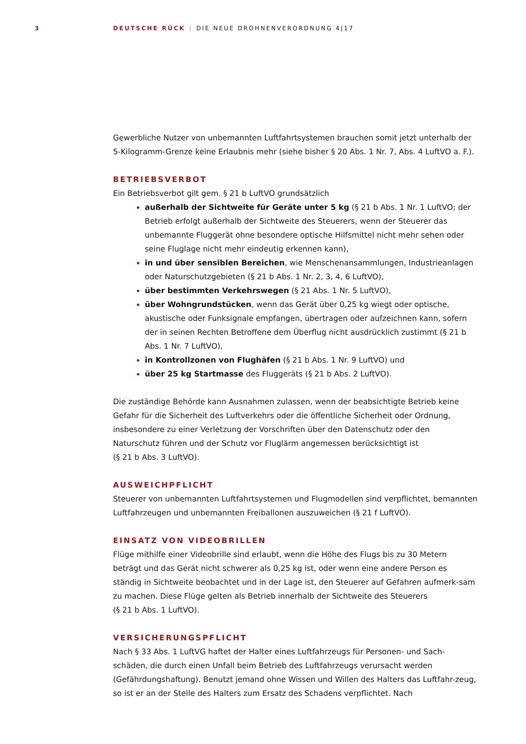3 DEUTSCHE RÜCK | DIE NEUE DROHNENVERORDNUNG 4|17
Gewerbliche Nutzer von unbemannten Luftfahrtsystemen brauchen somit jetzt unterhalb der 5-Kilogramm-Grenze keine Erlaubnis mehr (siehe bisher § 20 Abs. 1 Nr. 7, Abs. 4 LuftVO a. F.).
BETRIEBSVERBOT
Ein Betriebsverbot gilt gem. § 21 b LuftVO grundsätzlich
außerhalb der Sichtweite für Geräte unter 5 kg (§ 21 b Abs. 1 Nr. 1 LuftVO; der Betrieb erfolgt außerhalb der Sichtweite des Steuerers, wenn der Steuerer das unbemannte Fluggerät ohne besondere optische Hilfsmittel nicht mehr sehen oder seine Fluglage nicht mehr eindeutig erkennen kann),
in und über sensiblen Bereichen, wie Menschenansammlungen, Industrieanlagen oder Naturschutzgebieten (§ 21 b Abs. 1 Nr. 2, 3, 4, 6 LuftVO),
über bestimmten Verkehrswegen (§ 21 Abs. 1 Nr. 5 LuftVO),
über Wohngrundstücken, wenn das Gerät über 0,25 kg wiegt oder optische, akustische oder Funksignale empfangen, übertragen oder aufzeichnen kann, sofern der in seinen Rechten Betroffene dem Überflug nicht ausdrücklich zustimmt (§ 21 b Abs. 1 Nr. 7 LuftVO),
in Kontrollzonen von Flughäfen (§ 21 b Abs. 1 Nr. 9 LuftVO) und
über 25 kg Startmasse des Fluggeräts (§ 21 b Abs. 2 LuftVO).
Die zuständige Behörde kann Ausnahmen zulassen, wenn der beabsichtigte Betrieb keine Gefahr für die Sicherheit des Luftverkehrs oder die öffentliche Sicherheit oder Ordnung, insbesondere zu einer Verletzung der Vorschriften über den Datenschutz oder den Naturschutz führen und der Schutz vor Fluglärm angemessen berücksichtigt ist
(§ 21 b Abs. 3 LuftVO).
AUSWEICHPFLICHT
Steuerer von unbemannten Luftfahrtsystemen und Flugmodellen sind verpflichtet, bemannten Luftfahrzeugen und unbemannten Freiballonen auszuweichen (§ 21 f LuftVO).
EINSATZ VON VIDEOBRILLEN
Flüge mithilfe einer Videobrille sind erlaubt, wenn die Höhe des Flugs bis zu 30 Metern beträgt und das Gerät nicht schwerer als 0,25 kg ist, oder wenn eine andere Person es ständig in Sichtweite beobachtet und in der Lage ist, den Steuerer auf Gefahren aufmerk-sam zu machen. Diese Flüge gelten als Betrieb innerhalb der Sichtweite des Steuerers
(§ 21 b Abs. 1 LuftVO).
VERSICHERUNGSPFLICHT
Nach § 33 Abs. 1 LuftVG haftet der Halter eines Luftfahrzeugs für Personen- und Sach-schäden, die durch einen Unfall beim Betrieb des Luftfahrzeugs verursacht werden (Gefährdungshaftung). Benutzt jemand ohne Wissen und Willen des Halters das Luftfahr-zeug, so ist er an der Stelle des Halters zum Ersatz des Schadens verpflichtet. Nach